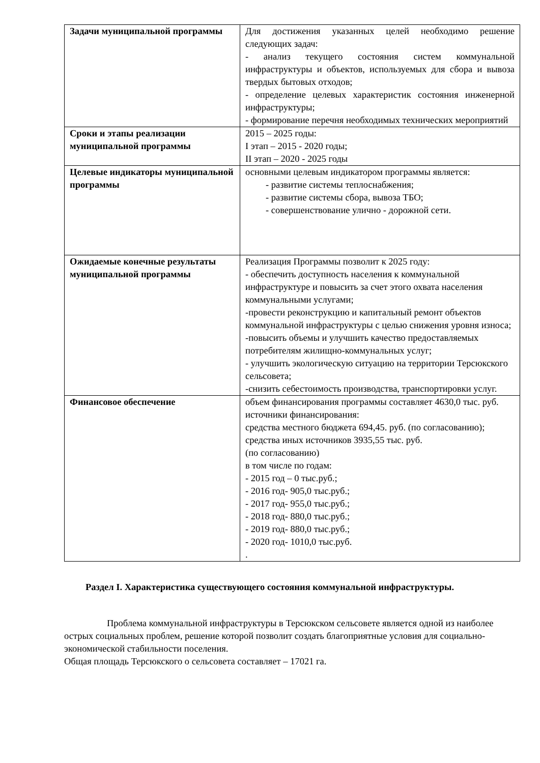| Задачи муниципальной программы | Для достижения указанных целей необходимо решение следующих задач: - анализ текущего состояния систем коммунальной инфраструктуры и объектов, используемых для сбора и вывоза твердых бытовых отходов; - определение целевых характеристик состояния инженерной инфраструктуры; - формирование перечня необходимых технических мероприятий |
| Сроки и этапы реализации муниципальной программы | 2015 – 2025 годы: I этап – 2015 - 2020 годы; II этап – 2020 - 2025 годы |
| Целевые индикаторы муниципальной программы | основными целевым индикатором программы является: - развитие системы теплоснабжения; - развитие системы сбора, вывоза ТБО; - совершенствование улично - дорожной сети. |
| Ожидаемые конечные результаты муниципальной программы | Реализация Программы позволит к 2025 году: - обеспечить доступность населения к коммунальной инфраструктуре и повысить за счет этого охвата населения коммунальными услугами; -провести реконструкцию и капитальный ремонт объектов коммунальной инфраструктуры с целью снижения уровня износа; -повысить объемы и улучшить качество предоставляемых потребителям жилищно-коммунальных услуг; - улучшить экологическую ситуацию на территории Терсюкского сельсовета; -снизить себестоимость производства, транспортировки услуг. |
| Финансовое обеспечение | объем финансирования программы составляет 4630,0 тыс. руб. источники финансирования: средства местного бюджета 694,45. руб. (по согласованию); средства иных источников 3935,55 тыс. руб. (по согласованию) в том числе по годам: - 2015 год – 0 тыс.руб.; - 2016 год- 905,0 тыс.руб.; - 2017 год- 955,0 тыс.руб.; - 2018 год- 880,0 тыс.руб.; - 2019 год- 880,0 тыс.руб.; - 2020 год- 1010,0 тыс.руб. . |
Раздел I. Характеристика существующего состояния коммунальной инфраструктуры.
Проблема коммунальной инфраструктуры в Терсюкском сельсовете является одной из наиболее острых социальных проблем, решение которой позволит создать благоприятные условия для социально-экономической стабильности поселения.
Общая площадь Терсюкского о сельсовета составляет – 17021 га.